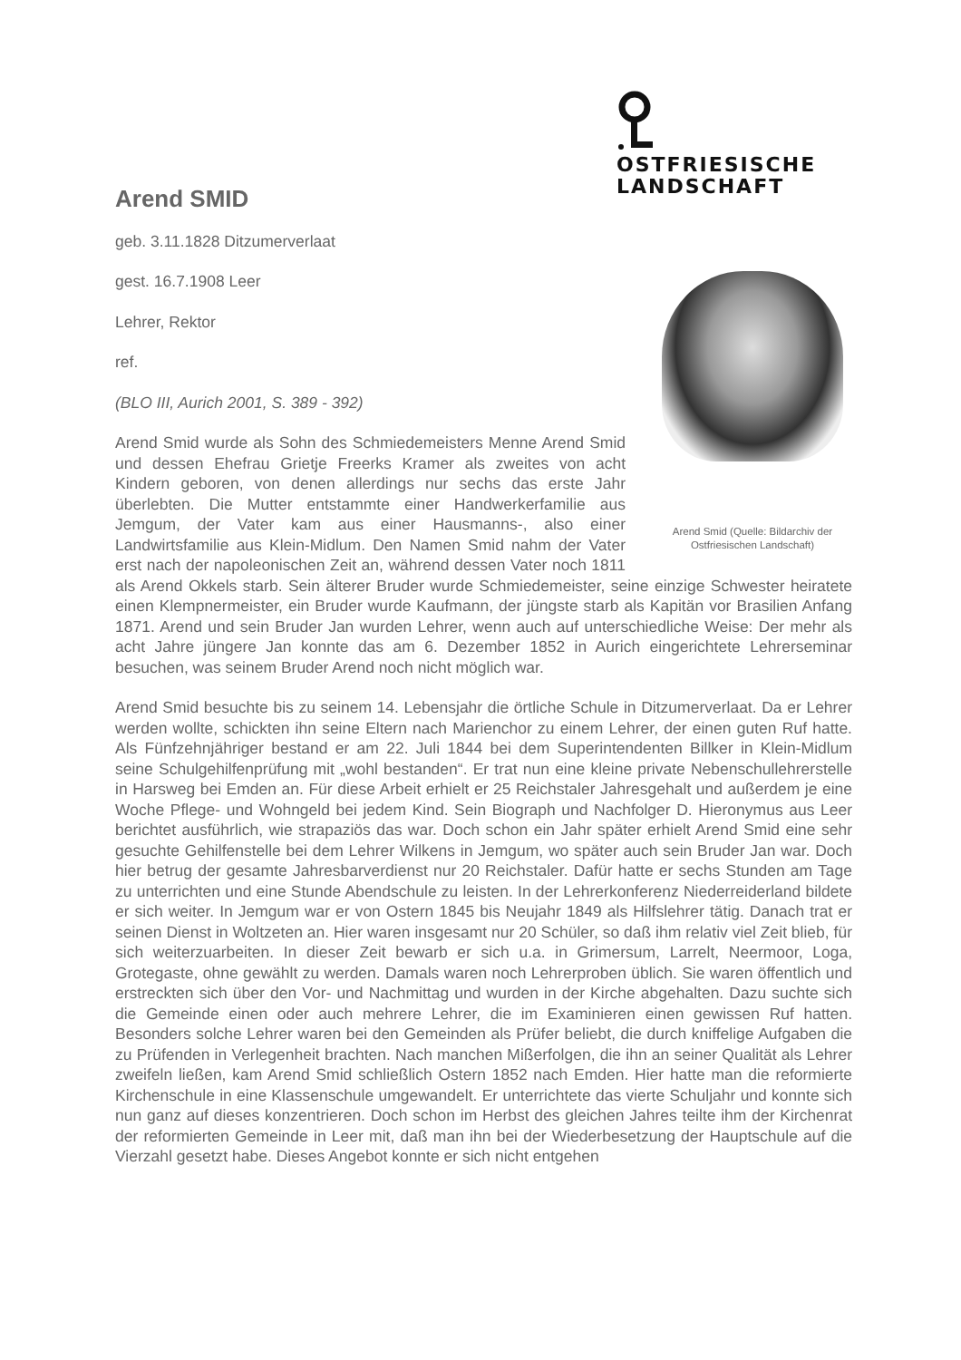OSTFRIESISCHE
LANDSCHAFT
Arend SMID
geb. 3.11.1828 Ditzumerverlaat
Arend Smid (Quelle: Bildarchiv der Ostfriesischen Landschaft)
gest. 16.7.1908 Leer
Lehrer, Rektor
ref.
(BLO III, Aurich 2001, S. 389 - 392)
Arend Smid wurde als Sohn des Schmiedemeisters Menne Arend Smid und dessen Ehefrau Grietje Freerks Kramer als zweites von acht Kindern geboren, von denen allerdings nur sechs das erste Jahr überlebten. Die Mutter entstammte einer Handwerkerfamilie aus Jemgum, der Vater kam aus einer Hausmanns-, also einer Landwirtsfamilie aus Klein-Midlum. Den Namen Smid nahm der Vater erst nach der napoleonischen Zeit an, während dessen Vater noch 1811 als Arend Okkels starb. Sein älterer Bruder wurde Schmiedemeister, seine einzige Schwester heiratete einen Klempnermeister, ein Bruder wurde Kaufmann, der jüngste starb als Kapitän vor Brasilien Anfang 1871. Arend und sein Bruder Jan wurden Lehrer, wenn auch auf unterschiedliche Weise: Der mehr als acht Jahre jüngere Jan konnte das am 6. Dezember 1852 in Aurich eingerichtete Lehrerseminar besuchen, was seinem Bruder Arend noch nicht möglich war.
Arend Smid besuchte bis zu seinem 14. Lebensjahr die örtliche Schule in Ditzumerverlaat. Da er Lehrer werden wollte, schickten ihn seine Eltern nach Marienchor zu einem Lehrer, der einen guten Ruf hatte. Als Fünfzehnjähriger bestand er am 22. Juli 1844 bei dem Superintendenten Billker in Klein-Midlum seine Schulgehilfenprüfung mit „wohl bestanden“. Er trat nun eine kleine private Nebenschullehrerstelle in Harsweg bei Emden an. Für diese Arbeit erhielt er 25 Reichstaler Jahresgehalt und außerdem je eine Woche Pflege- und Wohngeld bei jedem Kind. Sein Biograph und Nachfolger D. Hieronymus aus Leer berichtet ausführlich, wie strapaziös das war. Doch schon ein Jahr später erhielt Arend Smid eine sehr gesuchte Gehilfenstelle bei dem Lehrer Wilkens in Jemgum, wo später auch sein Bruder Jan war. Doch hier betrug der gesamte Jahresbarverdienst nur 20 Reichstaler. Dafür hatte er sechs Stunden am Tage zu unterrichten und eine Stunde Abendschule zu leisten. In der Lehrerkonferenz Niederreiderland bildete er sich weiter. In Jemgum war er von Ostern 1845 bis Neujahr 1849 als Hilfslehrer tätig. Danach trat er seinen Dienst in Woltzeten an. Hier waren insgesamt nur 20 Schüler, so daß ihm relativ viel Zeit blieb, für sich weiterzuarbeiten. In dieser Zeit bewarb er sich u.a. in Grimersum, Larrelt, Neermoor, Loga, Grotegaste, ohne gewählt zu werden. Damals waren noch Lehrerproben üblich. Sie waren öffentlich und erstreckten sich über den Vor- und Nachmittag und wurden in der Kirche abgehalten. Dazu suchte sich die Gemeinde einen oder auch mehrere Lehrer, die im Examinieren einen gewissen Ruf hatten. Besonders solche Lehrer waren bei den Gemeinden als Prüfer beliebt, die durch kniffelige Aufgaben die zu Prüfenden in Verlegenheit brachten. Nach manchen Mißerfolgen, die ihn an seiner Qualität als Lehrer zweifeln ließen, kam Arend Smid schließlich Ostern 1852 nach Emden. Hier hatte man die reformierte Kirchenschule in eine Klassenschule umgewandelt. Er unterrichtete das vierte Schuljahr und konnte sich nun ganz auf dieses konzentrieren. Doch schon im Herbst des gleichen Jahres teilte ihm der Kirchenrat der reformierten Gemeinde in Leer mit, daß man ihn bei der Wiederbesetzung der Hauptschule auf die Vierzahl gesetzt habe. Dieses Angebot konnte er sich nicht entgehen